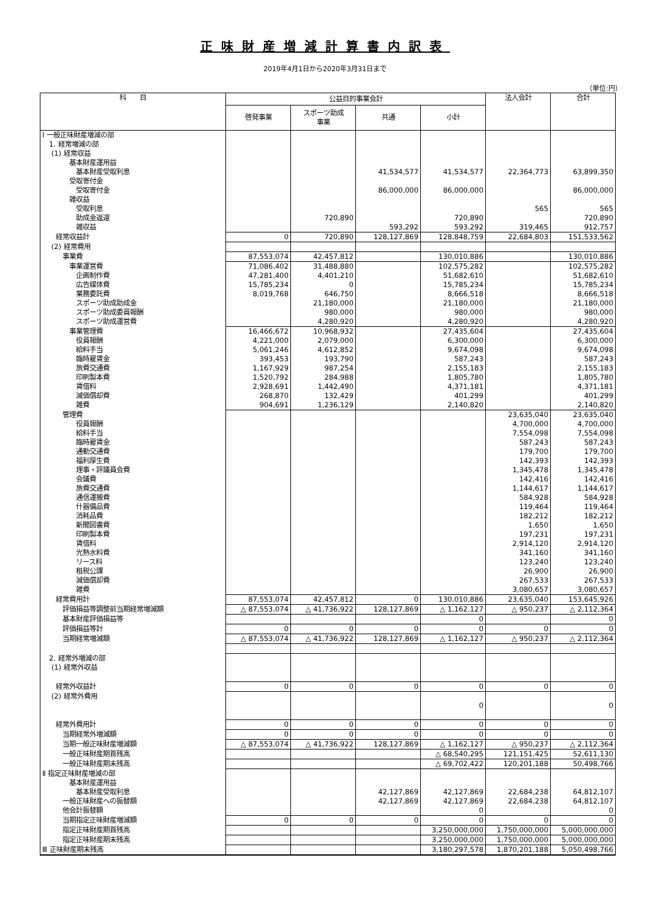正味財産増減計算書内訳表
2019年4月1日から2020年3月31日まで
（単位:円）
| 科 目 | 公益目的事業会計 | | | | 法人会計 | 合計 |
| --- | --- | --- | --- | --- | --- | --- |
| | 啓発事業 | スポーツ助成 事業 | 共通 | 小計 | | |
| Ⅰ 一般正味財産増減の部 | | | | | | |
| 1. 経常増減の部 | | | | | | |
| (1) 経常収益 | | | | | | |
| 基本財産運用益 | | | | | | |
| 基本財産受取利息 | | | 41,534,577 | 41,534,577 | 22,364,773 | 63,899,350 |
| 受取寄付金 | | | | | | |
| 受取寄付金 | | | 86,000,000 | 86,000,000 | | 86,000,000 |
| 雑収益 | | | | | | |
| 受取利息 | | | | | 565 | 565 |
| 助成金返還 | | 720,890 | | 720,890 | | 720,890 |
| 雑収益 | | | 593,292 | 593,292 | 319,465 | 912,757 |
| 経常収益計 | 0 | 720,890 | 128,127,869 | 128,848,759 | 22,684,803 | 151,533,562 |
| (2) 経常費用 | | | | | | |
| 事業費 | 87,553,074 | 42,457,812 | | 130,010,886 | | 130,010,886 |
| 事業運営費 | 71,086,402 | 31,488,880 | | 102,575,282 | | 102,575,282 |
| 企画制作費 | 47,281,400 | 4,401,210 | | 51,682,610 | | 51,682,610 |
| 広告媒体費 | 15,785,234 | 0 | | 15,785,234 | | 15,785,234 |
| 業務委託費 | 8,019,768 | 646,750 | | 8,666,518 | | 8,666,518 |
| スポーツ助成助成金 | | 21,180,000 | | 21,180,000 | | 21,180,000 |
| スポーツ助成委員報酬 | | 980,000 | | 980,000 | | 980,000 |
| スポーツ助成運営費 | | 4,280,920 | | 4,280,920 | | 4,280,920 |
| 事業管理費 | 16,466,672 | 10,968,932 | | 27,435,604 | | 27,435,604 |
| 役員報酬 | 4,221,000 | 2,079,000 | | 6,300,000 | | 6,300,000 |
| 給料手当 | 5,061,246 | 4,612,852 | | 9,674,098 | | 9,674,098 |
| 臨時雇賃金 | 393,453 | 193,790 | | 587,243 | | 587,243 |
| 旅費交通費 | 1,167,929 | 987,254 | | 2,155,183 | | 2,155,183 |
| 印刷製本費 | 1,520,792 | 284,988 | | 1,805,780 | | 1,805,780 |
| 賃借料 | 2,928,691 | 1,442,490 | | 4,371,181 | | 4,371,181 |
| 減価償却費 | 268,870 | 132,429 | | 401,299 | | 401,299 |
| 雑費 | 904,691 | 1,236,129 | | 2,140,820 | | 2,140,820 |
| 管理費 | | | | | 23,635,040 | 23,635,040 |
| 役員報酬 | | | | | 4,700,000 | 4,700,000 |
| 給料手当 | | | | | 7,554,098 | 7,554,098 |
| 臨時雇賃金 | | | | | 587,243 | 587,243 |
| 通勤交通費 | | | | | 179,700 | 179,700 |
| 福利厚生費 | | | | | 142,393 | 142,393 |
| 理事・評議員会費 | | | | | 1,345,478 | 1,345,478 |
| 会議費 | | | | | 142,416 | 142,416 |
| 旅費交通費 | | | | | 1,144,617 | 1,144,617 |
| 通信運搬費 | | | | | 584,928 | 584,928 |
| 什器備品費 | | | | | 119,464 | 119,464 |
| 消耗品費 | | | | | 182,212 | 182,212 |
| 新聞図書費 | | | | | 1,650 | 1,650 |
| 印刷製本費 | | | | | 197,231 | 197,231 |
| 賃借料 | | | | | 2,914,120 | 2,914,120 |
| 光熱水料費 | | | | | 341,160 | 341,160 |
| リース料 | | | | | 123,240 | 123,240 |
| 租税公課 | | | | | 26,900 | 26,900 |
| 減価償却費 | | | | | 267,533 | 267,533 |
| 雑費 | | | | | 3,080,657 | 3,080,657 |
| 経常費用計 | 87,553,074 | 42,457,812 | 0 | 130,010,886 | 23,635,040 | 153,645,926 |
| 評価損益等調整前当期経常増減額 | △ 87,553,074 | △ 41,736,922 | 128,127,869 | △ 1,162,127 | △ 950,237 | △ 2,112,364 |
| 基本財産評価損益等 | | | | 0 | | 0 |
| 評価損益等計 | 0 | 0 | 0 | 0 | 0 | 0 |
| 当期経常増減額 | △ 87,553,074 | △ 41,736,922 | 128,127,869 | △ 1,162,127 | △ 950,237 | △ 2,112,364 |
| 2. 経常外増減の部 | | | | | | |
| (1) 経常外収益 | | | | | | |
| 経常外収益計 | 0 | 0 | 0 | 0 | 0 | 0 |
| (2) 経常外費用 | | | | | | |
| | | | | 0 | | 0 |
| 経常外費用計 | 0 | 0 | 0 | 0 | 0 | 0 |
| 当期経常外増減額 | 0 | 0 | 0 | 0 | 0 | 0 |
| 当期一般正味財産増減額 | △ 87,553,074 | △ 41,736,922 | 128,127,869 | △ 1,162,127 | △ 950,237 | △ 2,112,364 |
| 一般正味財産期首残高 | | | | △ 68,540,295 | 121,151,425 | 52,611,130 |
| 一般正味財産期末残高 | | | | △ 69,702,422 | 120,201,188 | 50,498,766 |
| Ⅱ 指定正味財産増減の部 | | | | | | |
| 基本財産運用益 | | | | | | |
| 基本財産受取利息 | | | 42,127,869 | 42,127,869 | 22,684,238 | 64,812,107 |
| 一般正味財産への振替額 | | | 42,127,869 | 42,127,869 | 22,684,238 | 64,812,107 |
| 他会計振替額 | | | | 0 | | 0 |
| 当期指定正味財産増減額 | 0 | 0 | 0 | 0 | 0 | 0 |
| 指定正味財産期首残高 | | | | 3,250,000,000 | 1,750,000,000 | 5,000,000,000 |
| 指定正味財産期末残高 | | | | 3,250,000,000 | 1,750,000,000 | 5,000,000,000 |
| Ⅲ 正味財産期末残高 | | | | 3,180,297,578 | 1,870,201,188 | 5,050,498,766 |